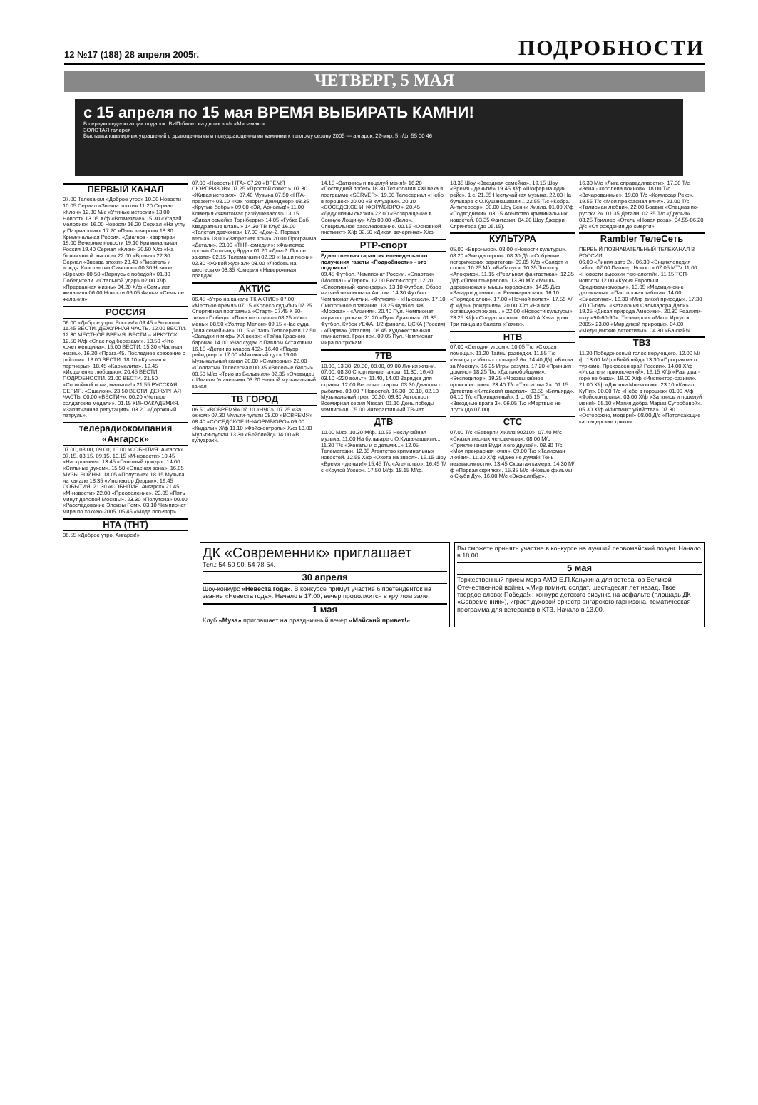12 №17 (188) 28 апреля 2005г. ПОДРОБНОСТИ
ЧЕТВЕРГ, 5 МАЯ
с 15 апреля по 15 мая ВРЕМЯ ВЫБИРАТЬ КАМНИ!
В первую неделю акции подарок: ВИП-билет на двоих в к/т «Мирамакс»
ЗОЛОТАЯ галерея
Выставка ювелирных украшений с драгоценными и полудрагоценными камнями к теплому сезону 2005 — ангарск, 22-мкр, 5 т/ф: 55 00 46
ПЕРВЫЙ КАНАЛ
07.00 Телеканал «Доброе утро» 10.00 Новости 10.05 Сериал «Звезда эпохи» 11.20 Сериал «Клон» 12.30 М/с «Утиные истории» 13.00 Новости 13.05 Х/ф «Возмездие» 15.30 «Угадай мелодию» 16.00 Новости 16.20 Сериал «На углу у Патриарших» 17.20 «Пять вечеров» 18.30 Криминальная Россия. «Диагноз - квартира» 19.00 Вечерние новости 19.10 Криминальная Россия 19.40 Сериал «Клон» 20.50 Х/ф «На безымянной высоте» 22.00 «Время» 22.30 Сериал «Звезда эпохи» 23.40 «Писатель и вождь. Константин Симонов» 00.30 Ночное «Время» 00.50 «Вернусь с победой» 01.30 Победители. «Стальной удар» 02.00 Х/ф «Прерванная жизнь» 04.20 Х/ф «Семь лет желания» 06.00 Новости 06.05 Фильм «Семь лет желания»
РОССИЯ
06.00 «Доброе утро, Россия!» 09.45 «Эшелон». 11.45 ВЕСТИ. ДЕЖУРНАЯ ЧАСТЬ. 12.00 ВЕСТИ. 12.30 МЕСТНОЕ ВРЕМЯ. ВЕСТИ – ИРКУТСК. 12.50 Х/ф «Спас под березами». 13.50 «Что хочет женщина». 15.00 ВЕСТИ. 15.30 «Частная жизнь». 16.30 «Прага-45. Последнее сражение с рейхом». 18.00 ВЕСТИ. 18.10 «Кулагин и партнеры». 18.45 «Кармелита». 19.45 «Исцеление любовью». 20.45 ВЕСТИ. ПОДРОБНОСТИ. 21.00 ВЕСТИ. 21.50 «Спокойной ночи, малыши!» 21.55 РУССКАЯ СЕРИЯ. «Эшелон». 23.50 ВЕСТИ. ДЕЖУРНАЯ ЧАСТЬ. 00.00 «ВЕСТИ+». 00.20 «Четыре солдатские медали». 01.15 КИНОАКАДЕМИЯ. «Запятнанная репутация». 03.20 «Дорожный патруль».
телерадиокомпания «Ангарск»
07.00, 08.00, 09.00, 10.00 «СОБЫТИЯ. Ангарск» 07.15, 08.15, 09.15, 10.15 «М-новости» 10.45 «Настроение». 13.45 «Газетный дождь». 14.00 «Сильные духом». 15.50 «Опасная зона». 16.05 МУЗЫ ВОЙНЫ. 18.05 «Полутона» 18.15 Музыка на канале 18.35 «Инспектор Деррик». 19.45 СОБЫТИЯ. 21.30 «СОБЫТИЯ. Ангарск» 21.45 «М-новости» 22.00 «Преодоление». 23.05 «Пять минут деловой Москвы». 23.30 «Полутона» 00.00 «Расследование Элоизы Ром». 03.10 Чемпионат мира по хоккею-2005. 05.45 «Мода non-stop».
НТА (ТНТ)
06.55 «Доброе утро, Ангарск!»
07.00 «Новости НТА» 07.20 «ВРЕМЯ СЮРПРИЗОВ» 07.25 «Простой совет!». 07.30 «Живая история». 07.40 Музыка 07.50 «НТА-презент» 08.10 «Как говорит Джинджер» 08.35 «Крутые бобры» 09.00 «Эй, Арнольд!» 11.00 Комедия «Фантомас разбушевался» 13.15 «Дикая семейка Торнберри» 14.05 «Губка Боб Квадратные штаны» 14.30 ТВ Клуб 16.00 «Толстая девчонка» 17.00 «Дом-2. Первая весна» 18.00 «Запретная зона» 20.00 Программа «Детали». 23.00 «ТНТ-комедия»: «Фантомас против Скотланд-Ярда» 01.20 «Дом-2. После заката» 02.15 Телемагазин 02.20 «Наши песни» 02.30 «Живой журнал» 03.00 «Любовь на шестерых» 03.35 Комедия «Невероятная правда»
АКТИС
06.45 «Утро на канале ТК АКТИС» 07.00 «Местное время» 07.15 «Колесо судьбы» 07.25 Спортивная программа «Старт» 07.45 К 60-летию Победы: «Пока не поздно» 08.25 «Икс-мены» 08.50 «Уолтер Мелон» 09.15 «Час суда. Дела семейные» 10.15 «Стая» Телесериал 12.50 «Загадки и мифы XX века»: «Тайна Красного барона» 14.00 «Час суда» с Павлом Астаховым 16.15 «Детки из класса 402» 16.40 «Пауэр рейнджерс» 17.00 «Мятежный дух» 19.00 Музыкальный канал 20.00 «Симпсоны» 22.00 «Солдаты» Телесериал 00.35 «Веселые баксы» 00.50 М/ф «Трио из Бельвиля» 02.35 «Очевидец с Иваном Усачевым» 03.20 Ночной музыкальный канал
ТВ ГОРОД
06.50 «ВОВРЕМЯ» 07.10 «НЧС». 07.25 «За окном» 07.30 Мульти-пульти 08.00 «ВОВРЕМЯ» 08.40 «СОСЕДСКОЕ ИНФОРМБЮРО» 09.00 «Кидалы» Х/ф 11.10 «Фэйсконтроль» Х/ф 13.00 Мульти-пульти 13.30 «Бейблейд» 14.00 «В кулуарах».
14.15 «Заткнись и поцелуй меня!» 16.20 «Последний побег» 18.30 Технологии XXI века в программе «SERVER». 19.00 Телесериал «Небо в горошек» 20.00 «В кулуарах». 20.30 «СОСЕДСКОЕ ИНФОРМБЮРО». 20.45 «Дедушкины сказки» 22.00 «Возвращение в Сонную Лощину» Х/ф 00.00 «Дело». Специальное расследование. 00.15 «Основной инстинкт» Х/ф 02.50 «Дикая вечеринка» Х/ф
РТР-спорт
Единственная гарантия еженедельного получения газеты «Подробности» - это подписка!
09.45 Футбол. Чемпионат России. «Спартак» (Москва) - «Терек». 12.00 Вести-спорт. 12.20 «Спортивный календарь». 13.10 Футбол. Обзор матчей чемпионата Англии. 14.30 Футбол. Чемпионат Англии. «Фулхэм» - «Ньюкасл». 17.10 Синхронное плавание. 18.25 Футбол. ФК «Москва» - «Алания». 20.40 Пул. Чемпионат мира по трюкам. 21.20 «Путь Дракона». 01.35 Футбол. Кубок УЕФА. 1/2 финала. ЦСКА (Россия) - «Парма» (Италия). 06.45 Художественная гимнастика. Гран при. 09.05 Пул. Чемпионат мира по трюкам.
7ТВ
10.00, 13.30, 20.30, 08.00, 09.00 Линия жизни. 07.00, 08.30 Спортивные танцы. 11.30, 16.40, 03.10 «220 вольт». 11.40, 14.00 Зарядка для страны. 12.00 Веселые старты. 03.30 Диалоги о рыбалке. 03.00 7 Новостей. 16.30, 00.10, 02.10 Музыкальный трек. 00.30, 09.30 Автоспорт. Всемирная серия Nissan. 01.10 День победы чемпионов. 05.00 Интерактивный ТВ-чат.
ДТВ
10.00 М/ф. 10.30 М/ф. 10.55 Неслучайная музыка. 11.00 На бульваре с О.Кушанашвили... 11.30 Т/с «Женаты и с детьми...» 12.05 Телемагазин. 12.35 Агентство криминальных новостей. 12.55 Х/ф «Охота на зверя». 15.15 Шоу «Время - деньги!» 15.45 Т/с «Агентство». 16.45 Т/с «Крутой Уокер». 17.50 М/ф. 18.15 М/ф.
18.35 Шоу «Звездная семейка». 19.15 Шоу «Время - деньги!» 19.45 Х/ф «Шофер на один рейс», 1 с. 21.55 Неслучайная музыка. 22.00 На бульваре с О.Кушанашвили... 22.55 Т/с «Кобра. Антитеррор». 00.00 Шоу Бенни Хилла. 01.00 Х/ф «Подводники». 03.15 Агентство криминальных новостей. 03.35 Фантазии. 04.20 Шоу Джерри Спрингера (до 05.15).
КУЛЬТУРА
05.00 «Евроньюс». 08.00 «Новости культуры». 08.20 «Звезда героя». 08.30 Д/с «Собрание исторических раритетов» 09.05 Х/ф «Солдат и слон». 10.25 М/с «Бабалус». 10.35 Ток-шоу «Апокриф». 11.15 «Реальная фантастика». 12.35 Д/ф «Плен генералов». 13.30 М/с «Мышь деревенская и мышь городская». 14.25 Д/ф «Загадки древности. Реинкарнация». 16.10 «Порядок слов». 17.00 «Ночной полет». 17.55 Х/ф «День рождения». 20.00 Х/ф «На всю оставшуюся жизнь...» 22.00 «Новости культуры» 23.25 Х/ф «Солдат и слон». 00.40 А.Хачатурян. Три танца из балета «Гаянэ».
НТВ
07.00 «Сегодня утром». 10.05 Т/с «Скорая помощь». 11.20 Тайны разведки. 11.55 Т/с «Улицы разбитых фонарей 6». 14.40 Д/ф «Битва за Москву». 16.35 Игры разума. 17.20 «Принцип домино» 18.25 Т/с «Дальнобойщики». «Экспедитор». 19.35 «Чрезвычайное происшествие». 23.40 Т/с «Таксистка 2». 01.15 Детектив «Китайский квартал». 03.55 «Бильярд». 04.10 Т/с «Похищенный», 1 с. 05.15 Т/с «Звездные врата 3». 06.05 Т/с «Мертвые не лгут» (до 07.00).
СТС
07.00 Т/с «Беверли Хиллз 90210». 07.40 М/с «Сказки лесных человечков». 08.00 М/с «Приключения Вуди и его друзей». 08.30 Т/с «Моя прекрасная няня». 09.00 Т/с «Талисман любви». 11.30 Х/ф «Даже не думай! Тень независимости». 13.45 Скрытая камера. 14.30 М/ф «Первая скрипка». 15.35 М/с «Новые фильмы о Скуби Ду». 16.00 М/с «Экскалибур».
16.30 М/с «Лига справедливости». 17.00 Т/с «Зена - королева воинов». 18.00 Т/с «Зачарованные». 19.00 Т/с «Комиссар Рекс». 19.55 Т/с «Моя прекрасная няня». 21.00 Т/с «Талисман любви». 22.00 Боевик «Спецназ по-русски 2». 01.35 Детали. 02.35 Т/с «Друзья» 03.25 Триллер «Отель «Новая роза». 04.55-06.20 Д/с «От рождения до смерти»
Rambler ТелеСеть
ПЕРВЫЙ ПОЗНАВАТЕЛЬНЫЙ ТЕЛЕКАНАЛ В РОССИИ
06.00 «Линия авто 2». 06.30 «Энциклопедия тайн». 07.00 Пионер. Новости 07.05 MTV 11.00 «Новости высоких технологий». 11.15 ТОП-новости 12.00 «Кухня Европы и Средиземноморья». 13.05 «Медицинские детективы». «Пасторская забота». 14.00 «Биологика». 16.30 «Мир дикой природы». 17.30 «ТОП-гид». «Каталония Сальвадора Дали». 19.25 «Дикая природа Америки». 20.30 Реалити-шоу «90-60-90». Телеверсия «Мисс Иркутск 2005» 23.00 «Мир дикой природы». 04.00 «Медицинские детективы». 04.30 «Банзай!»
ТВ3
11.30 Победоносный голос верующего. 12.00 М/ф. 13.00 М/ф «Бейблейд» 13.30 «Программа о туризме. Прекрасен край России». 14.00 Х/ф «Искатели приключений». 16.15 Х/ф «Раз, два - горе не беда». 19.00 Х/ф «Инспектор-разиня». 21.00 Х/ф «Джонни Мнемоник». 23.10 «Канал КуПи». 00.00 Т/с «Небо в горошек» 01.00 Х/ф «Фэйсконтроль». 03.00 Х/ф «Заткнись и поцелуй меня!» 05.10 «Магия добра Марии Сугробовой». 05.30 Х/ф «Инстинкт убийства». 07.30 «Осторожно, модерн!» 08.00 Д/с «Потрясающие каскадерские трюки»
ДК «Современник» приглашает
Тел.: 54-50-90, 54-78-54.
30 апреля
Шоу-конкурс «Невеста года». В конкурсе примут участие 6 претенденток на звание «Невеста года». Начало в 17.00, вечер продолжится в круглом зале.
1 мая
Клуб «Муза» приглашает на праздничный вечер «Майский привет!»
Вы сможете принять участие в конкурсе на лучший первомайский лозунг. Начало в 18.00.
5 мая
Торжественный прием мэра АМО Е.П.Канухина для ветеранов Великой Отечественной войны. «Мир помнит, солдат, шестьдесят лет назад, Твое твердое слово: Победа!»: конкурс детского рисунка на асфальте (площадь ДК «Современник»), играет духовой оркестр ангарского гарнизона, тематическая программа для ветеранов в КТЗ. Начало в 13.00.